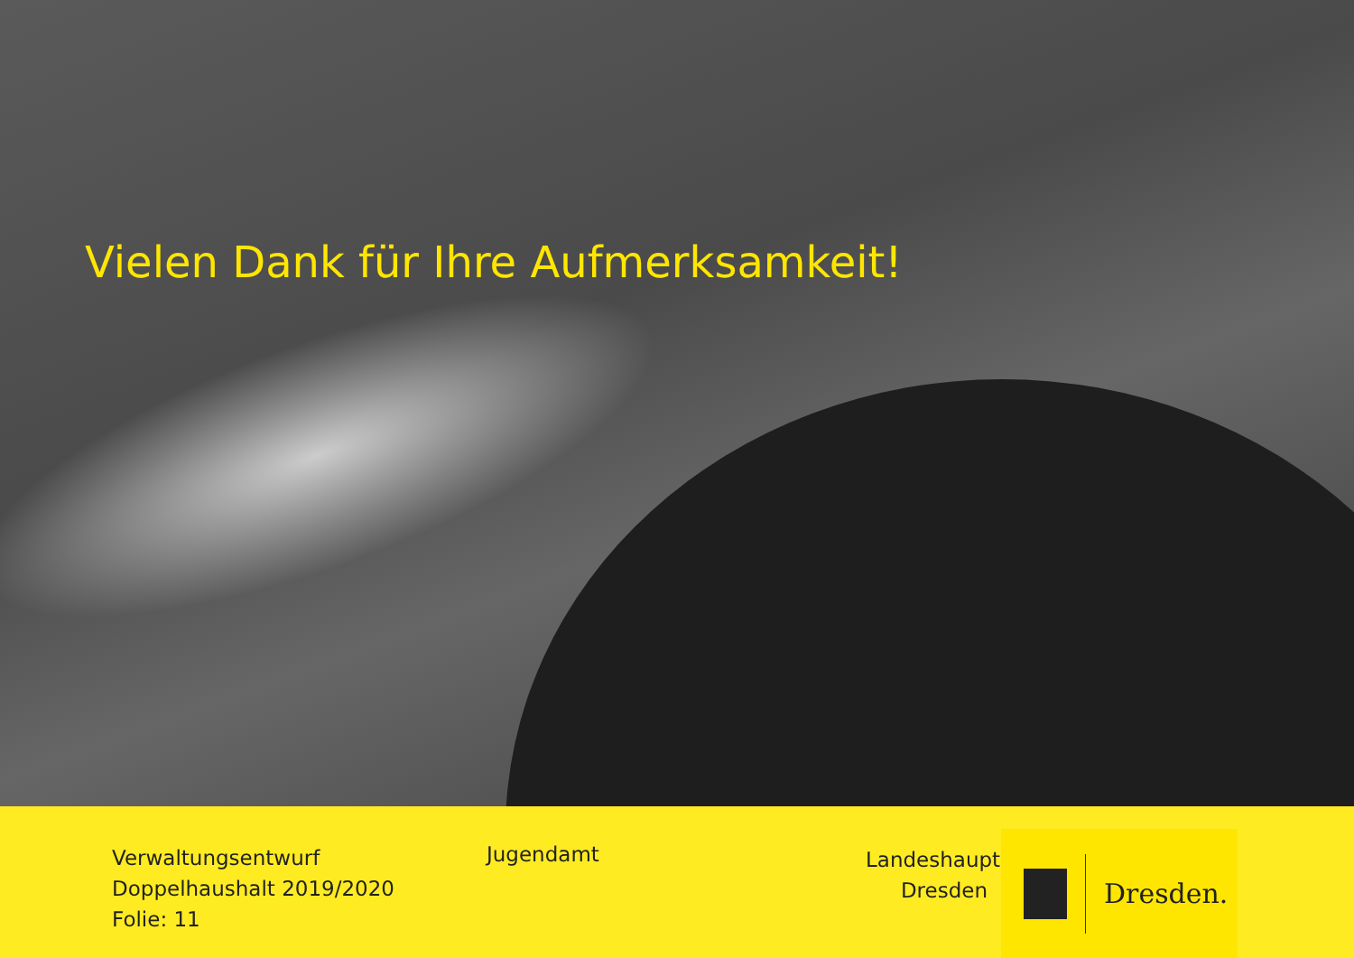Vielen Dank für Ihre Aufmerksamkeit!
Verwaltungsentwurf
Doppelhaushalt 2019/2020
Folie: 11
Jugendamt
Landeshauptstadt
Dresden
Dresden.